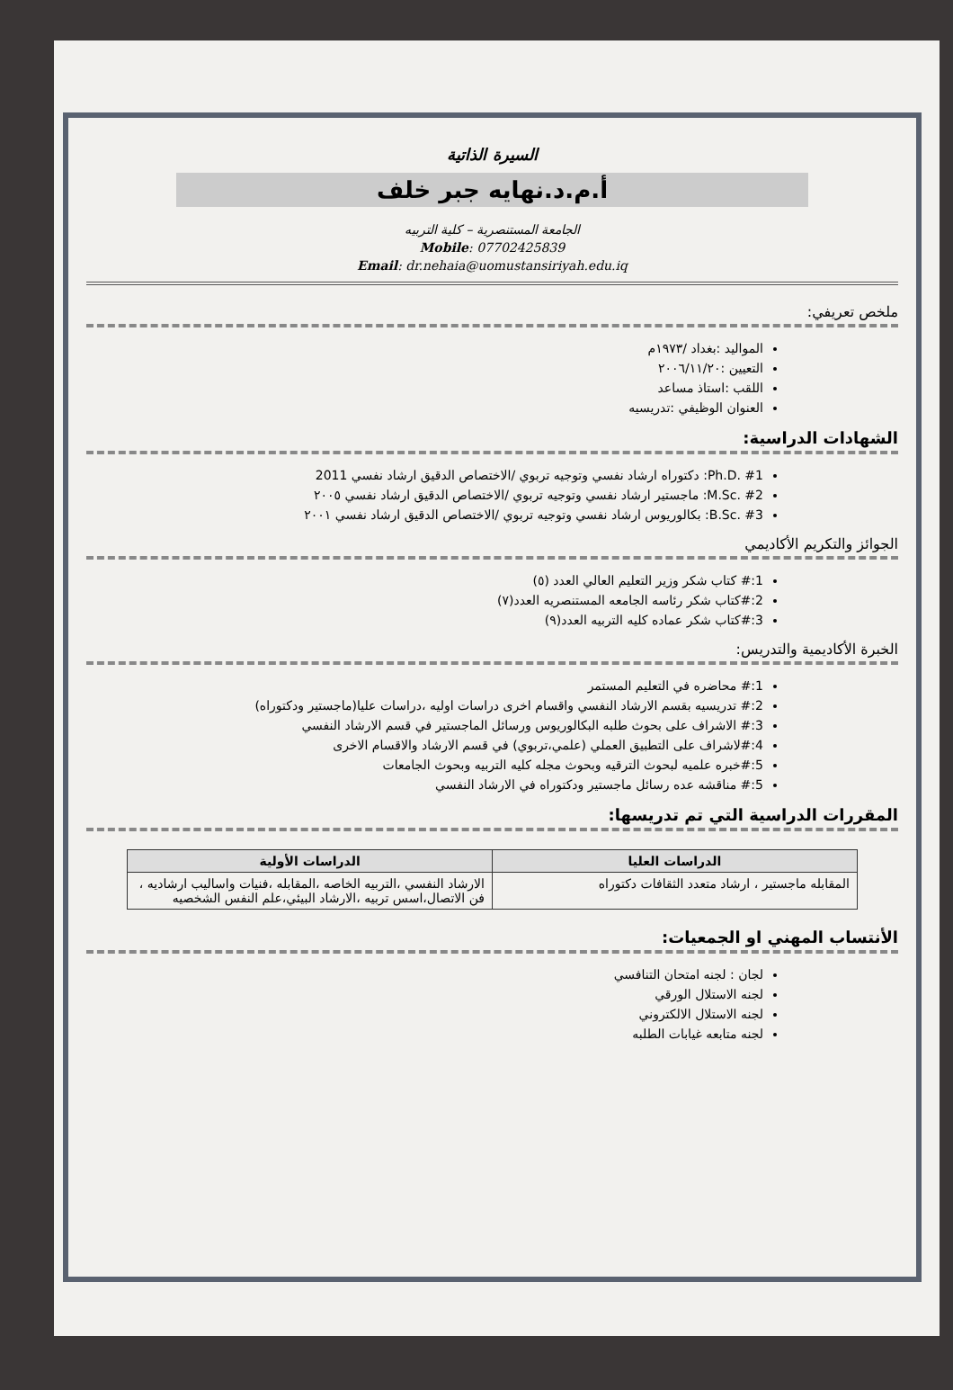السيرة الذاتية
أ.م.د.نهايه جبر خلف
الجامعة المستنصرية – كلية التربيه
Mobile: 07702425839
Email: dr.nehaia@uomustansiriyah.edu.iq
ملخص تعريفي:
المواليد :بغداد /١٩٧٣م
التعيين :٢٠٠٦/١١/٢٠
اللقب :استاذ مساعد
العنوان الوظيفي :تدريسيه
الشهادات الدراسية:
Ph.D. #1: دكتوراه ارشاد نفسي وتوجيه تربوي /الاختصاص الدقيق ارشاد نفسي 2011
M.Sc. #2: ماجستير ارشاد نفسي وتوجيه تربوي /الاختصاص الدقيق ارشاد نفسي ٢٠٠٥
B.Sc. #3: بكالوريوس ارشاد نفسي وتوجيه تربوي /الاختصاص الدقيق ارشاد نفسي ٢٠٠١
الجوائز والتكريم الأكاديمي
1:# كتاب شكر وزير التعليم العالي العدد (٥)
2:#كتاب شكر رئاسه الجامعه المستنصريه العدد(٧)
3:#كتاب شكر عماده كليه التربيه العدد(٩)
الخبرة الأكاديمية والتدريس:
1:# محاضره في التعليم المستمر
2:# تدريسيه بقسم الارشاد النفسي واقسام اخرى دراسات اوليه ،دراسات عليا(ماجستير ودكتوراه)
3:# الاشراف على بحوث طلبه البكالوريوس ورسائل الماجستير في قسم الارشاد النفسي
4:#لاشراف على التطبيق العملي (علمي،تربوي) في قسم الارشاد والاقسام الاخرى
5:#خبره علميه لبحوث الترقيه وبحوث مجله كليه التربيه وبحوث الجامعات
5:# مناقشه عده رسائل ماجستير ودكتوراه في الارشاد النفسي
المقررات الدراسية التي تم تدريسها:
| الدراسات العليا | الدراسات الأولية |
| --- | --- |
| المقابله ماجستير ، ارشاد متعدد الثقافات دكتوراه | الارشاد النفسي ،التربيه الخاصه ،المقابله ،فنيات واساليب ارشاديه ، فن الاتصال،اسس تربيه ،الارشاد البيئي،علم النفس الشخصيه |
الأنتساب المهني او الجمعيات:
لجان : لجنه امتحان التنافسي
لجنه الاستلال الورقي
لجنه الاستلال الالكتروني
لجنه متابعه غيابات الطلبه